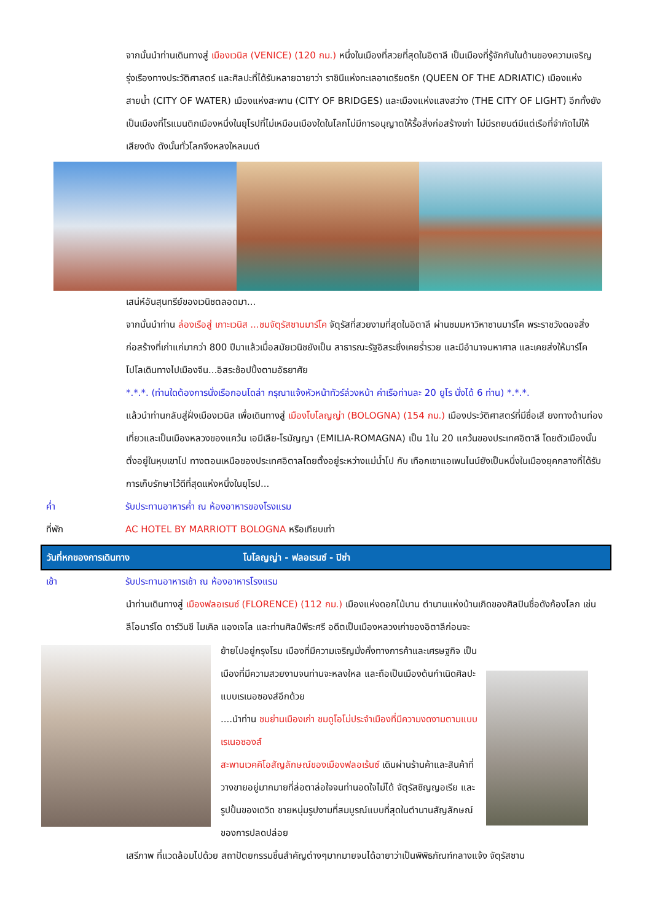จากนั้นนำท่านเดินทางสู่ เมืองเวนิส (VENICE) (120 กม.) หนึ่งในเมืองที่สวยที่สุดในอิตาลี เป็นเมืองที่รู้จักกันในด้านของความเจริญรุ่งเรืองทางประวัติศาสตร์ และศิลปะที่ได้รับหลายฉายาว่า ราชินีแห่งทะเลอาเดรียตริก (QUEEN OF THE ADRIATIC) เมืองแห่งสายน้ำ (CITY OF WATER) เมืองแห่งสะพาน (CITY OF BRIDGES) และเมืองแห่งแสงสว่าง (THE CITY OF LIGHT) อีกทั้งยังเป็นเมืองที่โรแมนติกเมืองหนึ่งในยุโรปที่ไม่เหมือนเมืองใดในโลกไม่มีการอนุญาตให้รื้อสิ่งก่อสร้างเก่า ไม่มีรถยนต์มีแต่เรือที่จำกัดไม่ให้เสียงดัง ดังนั้นทั่วโลกจึงหลงใหลมนต์
เสน่ห์อันสุนทรีย์ของเวนิชตลอดมา...
จากนั้นนำท่าน ล่องเรือสู่ เกาะเวนิส ...ชมจัตุรัสซานมาร์โค จัตุรัสที่สวยงามที่สุดในอิตาลี ผ่านชมมหาวิหาซานมาร์โค พระราชวังดอจสิ่งก่อสร้างที่เก่าแก่มากว่า 800 ปีมาแล้วเมื่อสมัยเวนิชยังเป็น สาธารณะรัฐอิสระซึ่งเคยร่ำรวย และมีอำนาจมหาศาล และเคยส่งให้มาร์โคโปโลเดินทางไปเมืองจีน...อิสระช้อปปิ้งตามอัธยาศัย
*.*.*. (ท่านใดต้องการนั่งเรือกอนโดล่า กรุณาแจ้งหัวหน้าทัวร์ล่วงหน้า ค่าเรือท่านละ 20 ยูโร นั่งได้ 6 ท่าน) *.*.*.
แล้วนำท่านกลับสู่ฝั่งเมืองเวนิส เพื่อเดินทางสู่ เมืองโบโลญญ่า (BOLOGNA) (154 กม.) เมืองประวัติศาสตร์ที่มีชื่อเสี ยงทางด้านท่องเที่ยวและเป็นเมืองหลวงของแคว้น เอมีเลีย-โรมัญญา (EMILIA-ROMAGNA) เป็น 1ใน 20 แคว้นของประเทศอิตาลี โดยตัวเมืองนั้นตั่งอยู่ในหุบเขาโป ทางตอนเหนือของประเทศอิตาลโดยตั้งอยู่ระหว่างแม่น้ำโป กับ เทือกเขาแอเพนไนน์ยังเป็นหนึ่งในเมืองยุคกลางที่ได้รับการเก็บรักษาไว้ดีที่สุดแห่งหนึ่งในยุโรป...
ค่ำ รับประทานอาหารค่ำ ณ ห้องอาหารของโรงแรม
ที่พัก AC HOTEL BY MARRIOTT BOLOGNA หรือเทียบเท่า
วันที่หกของการเดินทาง โบโลญญ่า - ฟลอเรนซ์ - ปิซ่า
เช้า รับประทานอาหารเช้า ณ ห้องอาหารโรงแรม
นำท่านเดินทางสู่ เมืองฟลอเรนซ์ (FLORENCE) (112 กม.) เมืองแห่งดอกไม้บาน ตำนานแห่งบ้านเกิดของศิลปินชื่อดังก้องโลก เช่น ลีโอนาร์โด ดาร์วินชี ไมเคิล แองเจโล และท่านศิลป์พีระศรี อดีตเป็นเมืองหลวงเก่าของอิตาลีก่อนจะ
ย้ายไปอยู่กรุงโรม เมืองที่มีความเจริญมั่งคั่งทางการค้าและเศรษฐกิจ เป็นเมืองที่มีความสวยงามจนท่านจะหลงใหล และถือเป็นเมืองต้นกำเนิดศิลปะแบบเรเนอซองส์อีกด้วย
....นำท่าน ชมย่านเมืองเก่า ชมดูโอโม่ประจำเมืองที่มีความงดงามตามแบบเรเนอซองส์
สะพานเวคคิโอสัญลักษณ์ของเมืองฟลอเร้นซ์ เดินผ่านร้านค้าและสินค้าที่วางขายอยู่มากมายที่ล่อตาล่อใจจนท่านอดใจไม่ได้ จัตุรัสซิญญอเรีย และรูปปั้นของเดวิด ชายหนุ่มรูปงามที่สมบูรณ์แบบที่สุดในตำนานสัญลักษณ์ของการปลดปล่อย
เสรีภาพ ที่แวดล้อมไปด้วย สถาปัตยกรรมชิ้นสำคัญต่างๆมากมายจนได้ฉายาว่าเป็นพิพิธภัณฑ์กลางแจ้ง จัตุรัสซาน